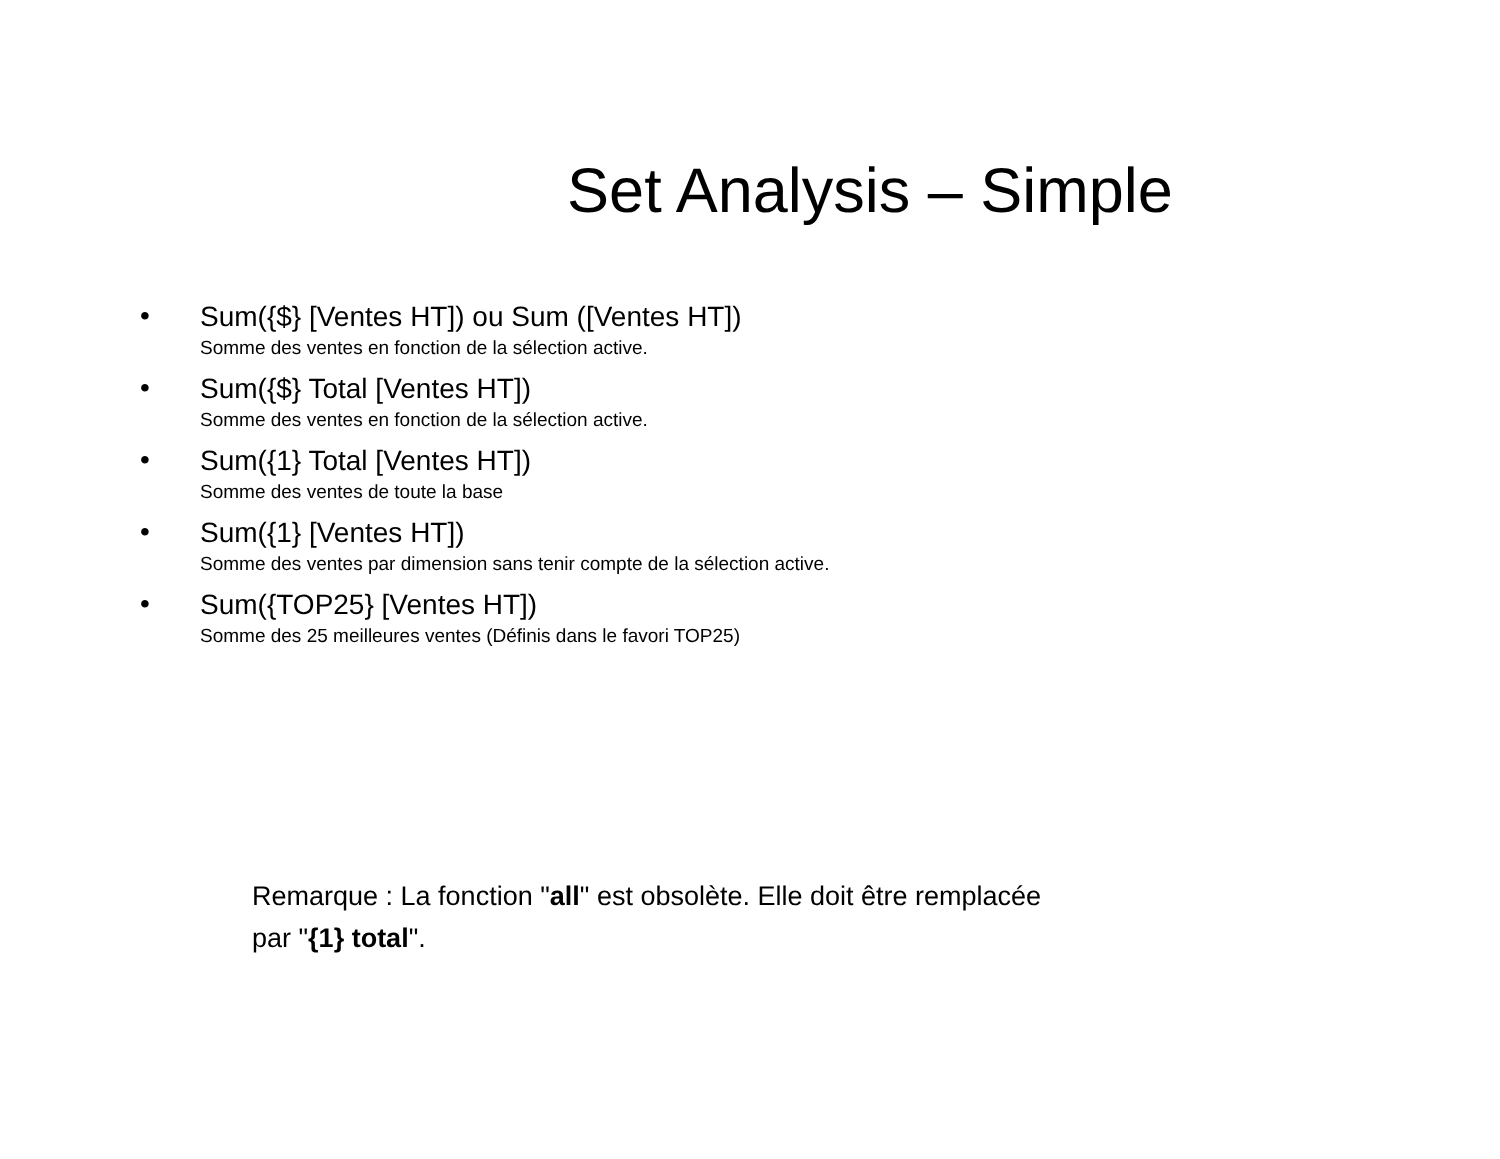Set Analysis – Simple
•
Sum({$} [Ventes HT]) ou Sum ([Ventes HT])
Somme des ventes en fonction de la sélection active.
•
Sum({$} Total [Ventes HT])
Somme des ventes en fonction de la sélection active.
•
Sum({1} Total [Ventes HT])
Somme des ventes de toute la base
•
Sum({1} [Ventes HT])
Somme des ventes par dimension sans tenir compte de la sélection active.
•
Sum({TOP25} [Ventes HT])
Somme des 25 meilleures ventes (Définis dans le favori TOP25)
Remarque : La fonction "all" est obsolète. Elle doit être remplacée par "{1} total".